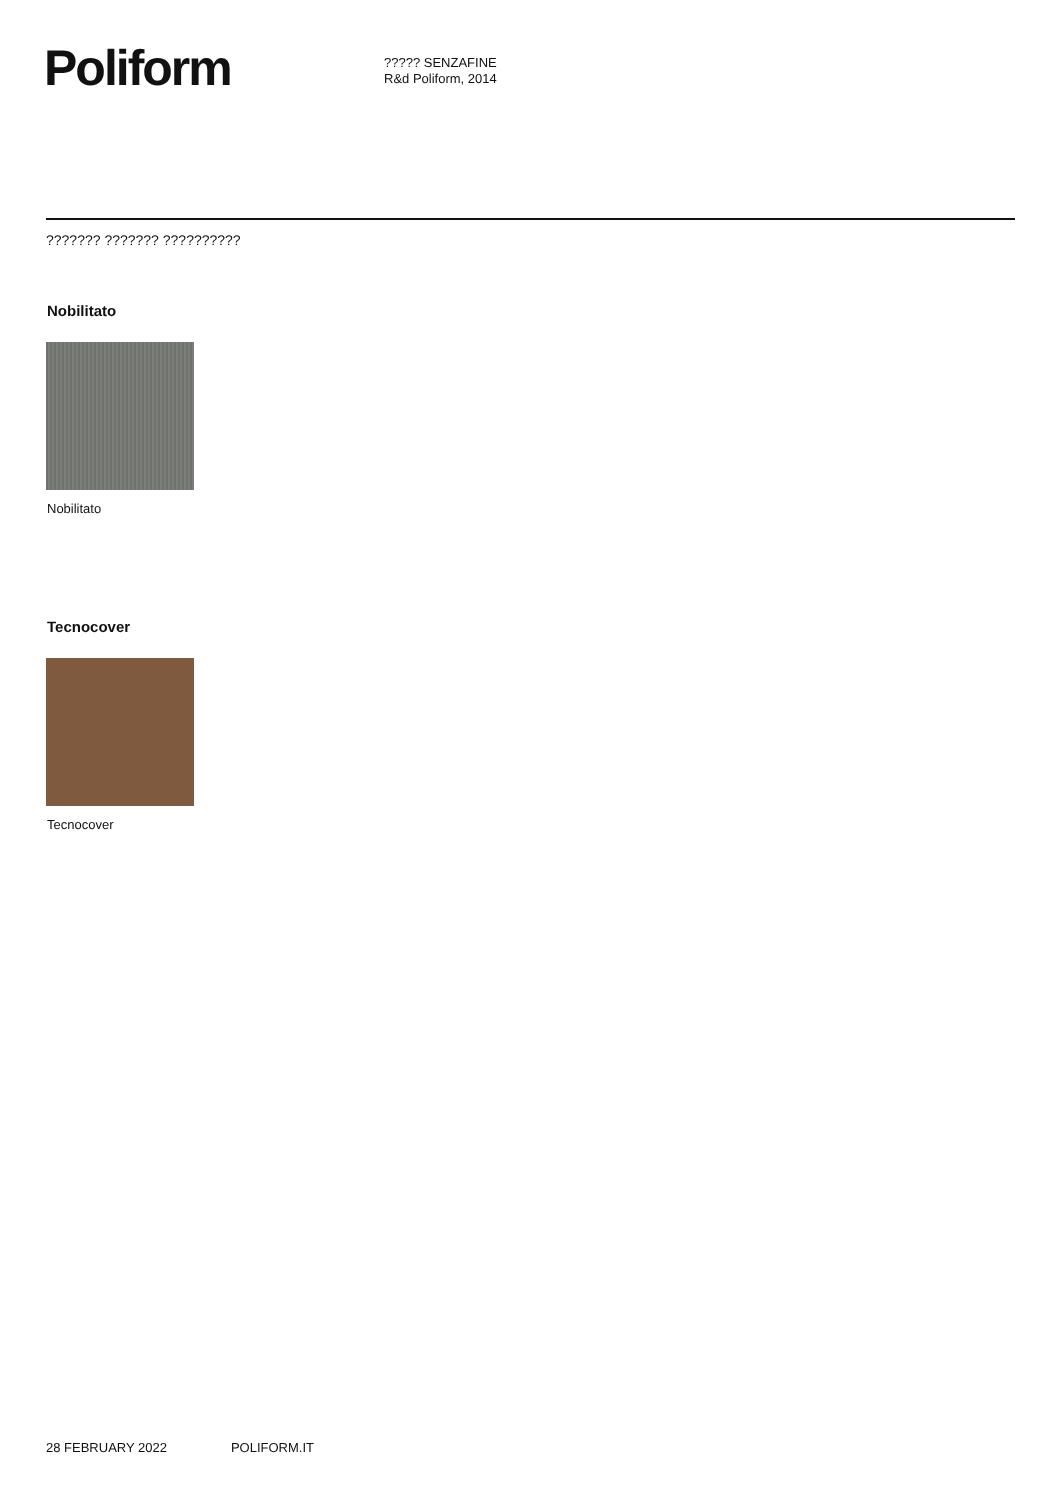Poliform
????? SENZAFINE
R&d Poliform, 2014
??????? ??????? ??????????
Nobilitato
Nobilitato
Tecnocover
Tecnocover
28 FEBRUARY 2022 POLIFORM.IT